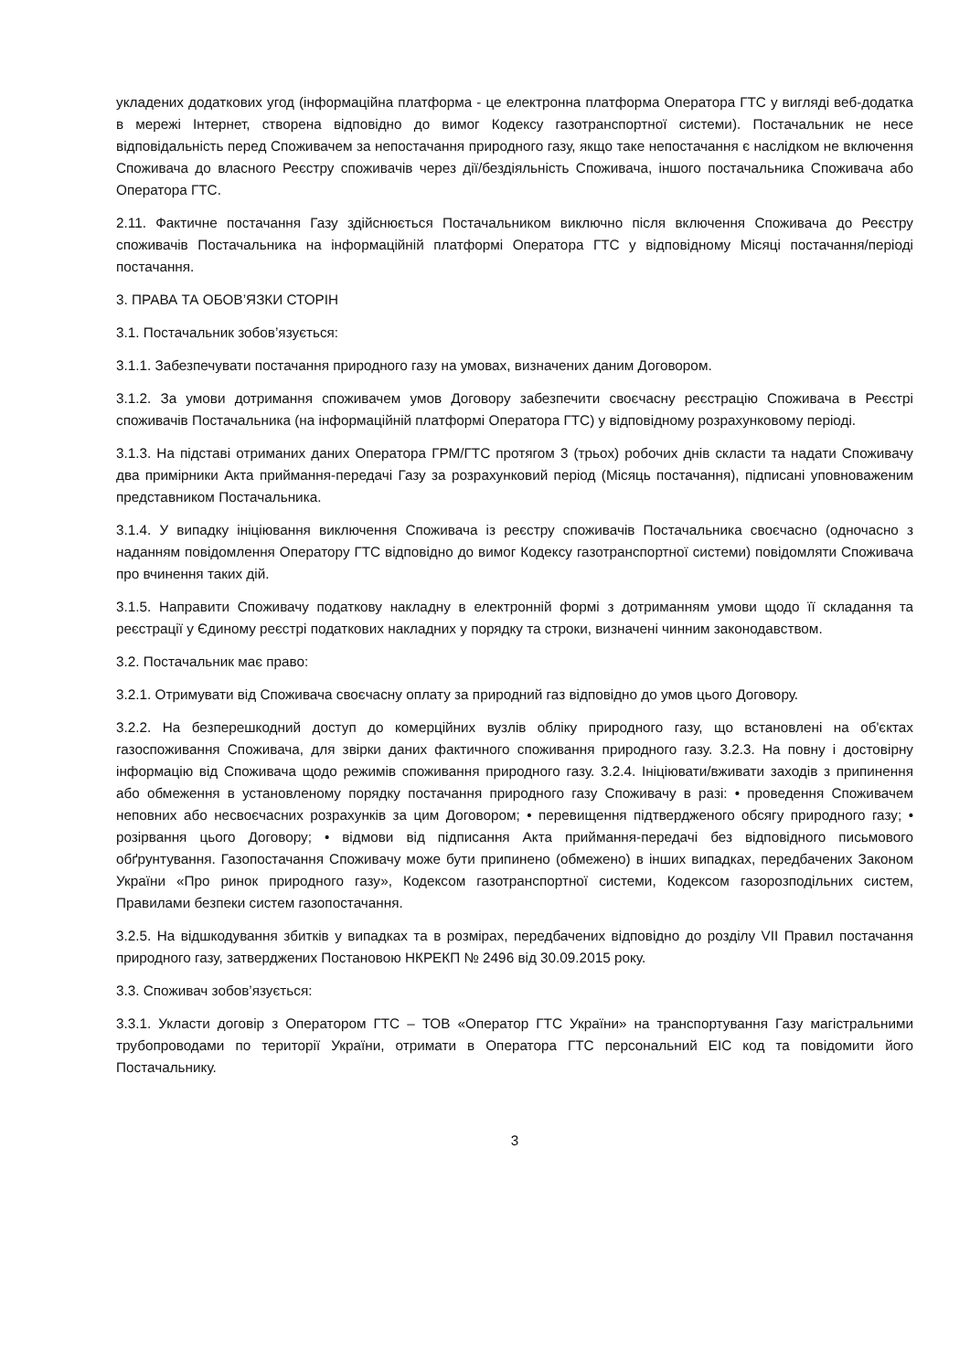укладених додаткових угод (інформаційна платформа - це електронна платформа Оператора ГТС у вигляді веб-додатка в мережі Інтернет, створена відповідно до вимог Кодексу газотранспортної системи). Постачальник не несе відповідальність перед Споживачем за непостачання природного газу, якщо таке непостачання є наслідком не включення Споживача до власного Реєстру споживачів через дії/бездіяльність Споживача, іншого постачальника Споживача або Оператора ГТС.
2.11. Фактичне постачання Газу здійснюється Постачальником виключно після включення Споживача до Реєстру споживачів Постачальника на інформаційній платформі Оператора ГТС у відповідному Місяці постачання/періоді постачання.
3. ПРАВА ТА ОБОВ’ЯЗКИ СТОРІН
3.1. Постачальник зобов’язується:
3.1.1. Забезпечувати постачання природного газу на умовах, визначених даним Договором.
3.1.2. За умови дотримання споживачем умов Договору забезпечити своєчасну реєстрацію Споживача в Реєстрі споживачів Постачальника (на інформаційній платформі Оператора ГТС) у відповідному розрахунковому періоді.
3.1.3. На підставі отриманих даних Оператора ГРМ/ГТС протягом 3 (трьох) робочих днів скласти та надати Споживачу два примірники Акта приймання-передачі Газу за розрахунковий період (Місяць постачання), підписані уповноваженим представником Постачальника.
3.1.4. У випадку ініціювання виключення Споживача із реєстру споживачів Постачальника своєчасно (одночасно з наданням повідомлення Оператору ГТС відповідно до вимог Кодексу газотранспортної системи) повідомляти Споживача про вчинення таких дій.
3.1.5. Направити Споживачу податкову накладну в електронній формі з дотриманням умови щодо її складання та реєстрації у Єдиному реєстрі податкових накладних у порядку та строки, визначені чинним законодавством.
3.2. Постачальник має право:
3.2.1. Отримувати від Споживача своєчасну оплату за природний газ відповідно до умов цього Договору.
3.2.2. На безперешкодний доступ до комерційних вузлів обліку природного газу, що встановлені на об'єктах газоспоживання Споживача, для звірки даних фактичного споживання природного газу. 3.2.3. На повну і достовірну інформацію від Споживача щодо режимів споживання природного газу. 3.2.4. Ініціювати/вживати заходів з припинення або обмеження в установленому порядку постачання природного газу Споживачу в разі: • проведення Споживачем неповних або несвоєчасних розрахунків за цим Договором; • перевищення підтвердженого обсягу природного газу; • розірвання цього Договору; • відмови від підписання Акта приймання-передачі без відповідного письмового обґрунтування. Газопостачання Споживачу може бути припинено (обмежено) в інших випадках, передбачених Законом України «Про ринок природного газу», Кодексом газотранспортної системи, Кодексом газорозподільних систем, Правилами безпеки систем газопостачання.
3.2.5. На відшкодування збитків у випадках та в розмірах, передбачених відповідно до розділу VII Правил постачання природного газу, затверджених Постановою НКРЕКП № 2496 від 30.09.2015 року.
3.3. Споживач зобов’язується:
3.3.1. Укласти договір з Оператором ГТС – ТОВ «Оператор ГТС України» на транспортування Газу магістральними трубопроводами по території України, отримати в Оператора ГТС персональний EIC код та повідомити його Постачальнику.
3